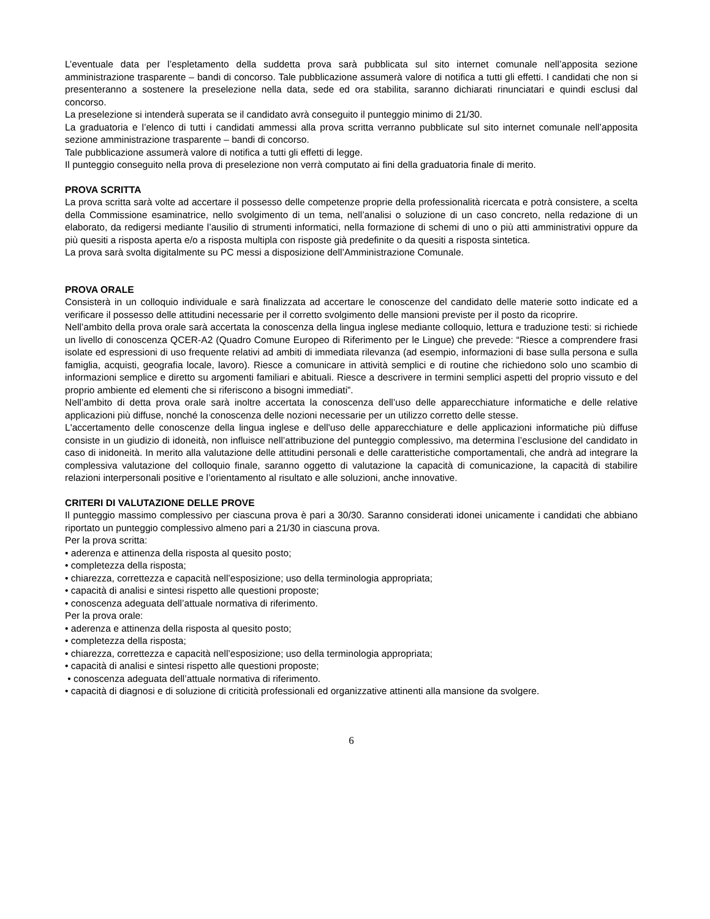L’eventuale data per l’espletamento della suddetta prova sarà pubblicata sul sito internet comunale nell’apposita sezione amministrazione trasparente – bandi di concorso. Tale pubblicazione assumerà valore di notifica a tutti gli effetti. I candidati che non si presenteranno a sostenere la preselezione nella data, sede ed ora stabilita, saranno dichiarati rinunciatari e quindi esclusi dal concorso.
La preselezione si intenderà superata se il candidato avrà conseguito il punteggio minimo di 21/30.
La graduatoria e l’elenco di tutti i candidati ammessi alla prova scritta verranno pubblicate sul sito internet comunale nell’apposita sezione amministrazione trasparente – bandi di concorso.
Tale pubblicazione assumerà valore di notifica a tutti gli effetti di legge.
Il punteggio conseguito nella prova di preselezione non verrà computato ai fini della graduatoria finale di merito.
PROVA SCRITTA
La prova scritta sarà volte ad accertare il possesso delle competenze proprie della professionalità ricercata e potrà consistere, a scelta della Commissione esaminatrice, nello svolgimento di un tema, nell’analisi o soluzione di un caso concreto, nella redazione di un elaborato, da redigersi mediante l’ausilio di strumenti informatici, nella formazione di schemi di uno o più atti amministrativi oppure da più quesiti a risposta aperta e/o a risposta multipla con risposte già predefinite o da quesiti a risposta sintetica.
La prova sarà svolta digitalmente su PC messi a disposizione dell’Amministrazione Comunale.
PROVA ORALE
Consisterà in un colloquio individuale e sarà finalizzata ad accertare le conoscenze del candidato delle materie sotto indicate ed a verificare il possesso delle attitudini necessarie per il corretto svolgimento delle mansioni previste per il posto da ricoprire.
Nell’ambito della prova orale sarà accertata la conoscenza della lingua inglese mediante colloquio, lettura e traduzione testi: si richiede un livello di conoscenza QCER-A2 (Quadro Comune Europeo di Riferimento per le Lingue) che prevede: “Riesce a comprendere frasi isolate ed espressioni di uso frequente relativi ad ambiti di immediata rilevanza (ad esempio, informazioni di base sulla persona e sulla famiglia, acquisti, geografia locale, lavoro). Riesce a comunicare in attività semplici e di routine che richiedono solo uno scambio di informazioni semplice e diretto su argomenti familiari e abituali. Riesce a descrivere in termini semplici aspetti del proprio vissuto e del proprio ambiente ed elementi che si riferiscono a bisogni immediati”.
Nell’ambito di detta prova orale sarà inoltre accertata la conoscenza dell’uso delle apparecchiature informatiche e delle relative applicazioni più diffuse, nonché la conoscenza delle nozioni necessarie per un utilizzo corretto delle stesse.
L'accertamento delle conoscenze della lingua inglese e dell'uso delle apparecchiature e delle applicazioni informatiche più diffuse consiste in un giudizio di idoneità, non influisce nell’attribuzione del punteggio complessivo, ma determina l’esclusione del candidato in caso di inidoneità. In merito alla valutazione delle attitudini personali e delle caratteristiche comportamentali, che andrà ad integrare la complessiva valutazione del colloquio finale, saranno oggetto di valutazione la capacità di comunicazione, la capacità di stabilire relazioni interpersonali positive e l’orientamento al risultato e alle soluzioni, anche innovative.
CRITERI DI VALUTAZIONE DELLE PROVE
Il punteggio massimo complessivo per ciascuna prova è pari a 30/30. Saranno considerati idonei unicamente i candidati che abbiano riportato un punteggio complessivo almeno pari a 21/30 in ciascuna prova.
Per la prova scritta:
• aderenza e attinenza della risposta al quesito posto;
• completezza della risposta;
• chiarezza, correttezza e capacità nell’esposizione; uso della terminologia appropriata;
• capacità di analisi e sintesi rispetto alle questioni proposte;
• conoscenza adeguata dell’attuale normativa di riferimento.
Per la prova orale:
• aderenza e attinenza della risposta al quesito posto;
• completezza della risposta;
• chiarezza, correttezza e capacità nell’esposizione; uso della terminologia appropriata;
• capacità di analisi e sintesi rispetto alle questioni proposte;
• conoscenza adeguata dell’attuale normativa di riferimento.
• capacità di diagnosi e di soluzione di criticità professionali ed organizzative attinenti alla mansione da svolgere.
6